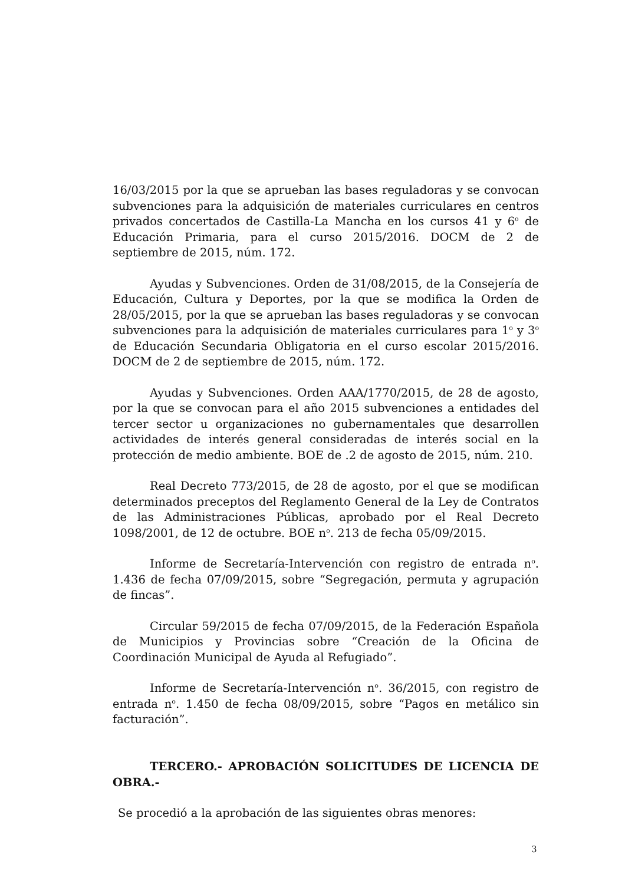16/03/2015 por la que se aprueban las bases reguladoras y se convocan subvenciones para la adquisición de materiales curriculares en centros privados concertados de Castilla-La Mancha en los cursos 41 y 6<sup>o</sup> de Educación Primaria, para el curso 2015/2016. DOCM de 2 de septiembre de 2015, núm. 172.
Ayudas y Subvenciones. Orden de 31/08/2015, de la Consejería de Educación, Cultura y Deportes, por la que se modifica la Orden de 28/05/2015, por la que se aprueban las bases reguladoras y se convocan subvenciones para la adquisición de materiales curriculares para 1<sup>o</sup> y 3<sup>o</sup> de Educación Secundaria Obligatoria en el curso escolar 2015/2016. DOCM de 2 de septiembre de 2015, núm. 172.
Ayudas y Subvenciones. Orden AAA/1770/2015, de 28 de agosto, por la que se convocan para el año 2015 subvenciones a entidades del tercer sector u organizaciones no gubernamentales que desarrollen actividades de interés general consideradas de interés social en la protección de medio ambiente. BOE de .2 de agosto de 2015, núm. 210.
Real Decreto 773/2015, de 28 de agosto, por el que se modifican determinados preceptos del Reglamento General de la Ley de Contratos de las Administraciones Públicas, aprobado por el Real Decreto 1098/2001, de 12 de octubre. BOE n<sup>o</sup>. 213 de fecha 05/09/2015.
Informe de Secretaría-Intervención con registro de entrada n<sup>o</sup>. 1.436 de fecha 07/09/2015, sobre “Segregación, permuta y agrupación de fincas”.
Circular 59/2015 de fecha 07/09/2015, de la Federación Española de Municipios y Provincias sobre “Creación de la Oficina de Coordinación Municipal de Ayuda al Refugiado”.
Informe de Secretaría-Intervención n<sup>o</sup>. 36/2015, con registro de entrada n<sup>o</sup>. 1.450 de fecha 08/09/2015, sobre “Pagos en metálico sin facturación”.
TERCERO.- APROBACIÓN SOLICITUDES DE LICENCIA DE OBRA.-
Se procedió a la aprobación de las siguientes obras menores:
3